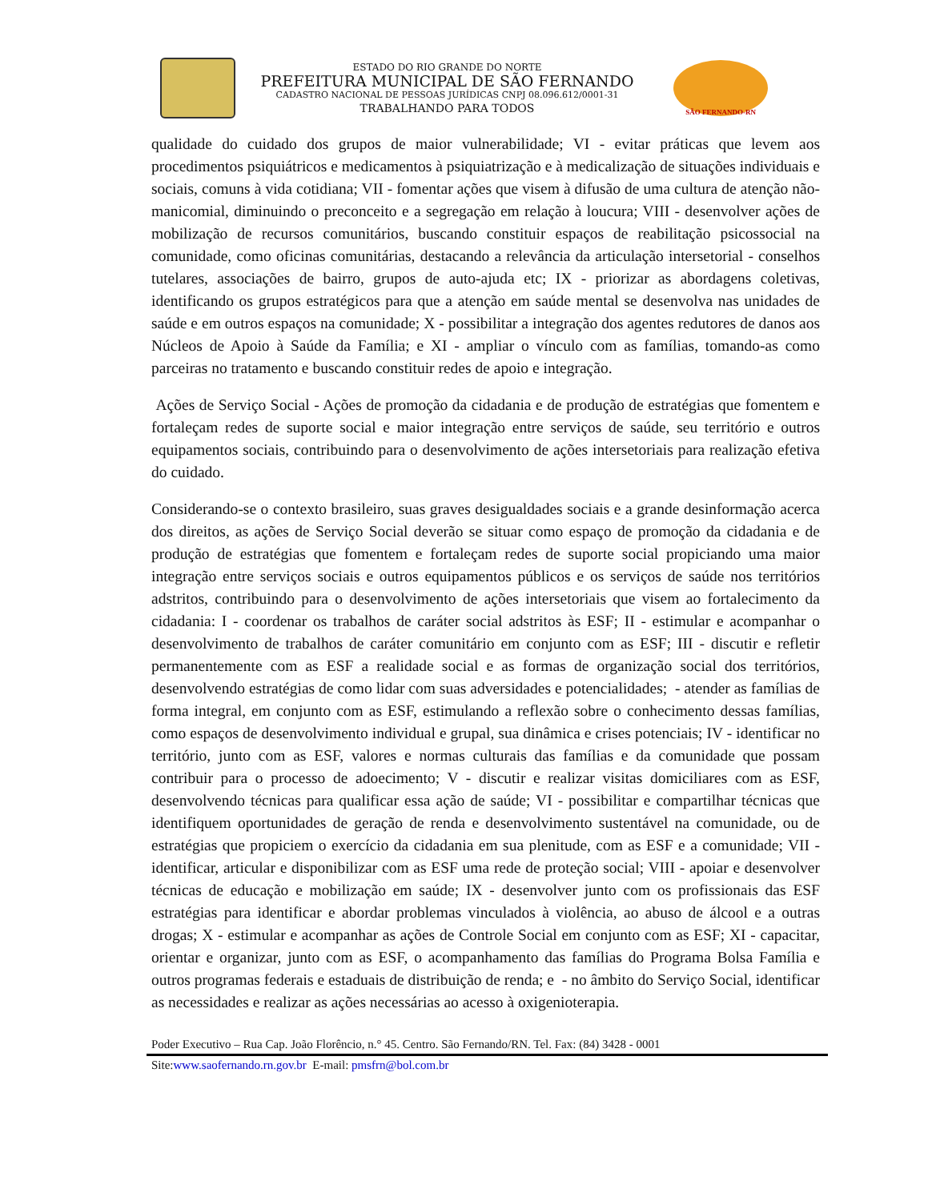ESTADO DO RIO GRANDE DO NORTE
PREFEITURA MUNICIPAL DE SÃO FERNANDO
CADASTRO NACIONAL DE PESSOAS JURÍDICAS CNPJ 08.096.612/0001-31
TRABALHANDO PARA TODOS
SÃO FERNANDO-RN
qualidade do cuidado dos grupos de maior vulnerabilidade; VI - evitar práticas que levem aos procedimentos psiquiátricos e medicamentos à psiquiatrização e à medicalização de situações individuais e sociais, comuns à vida cotidiana; VII - fomentar ações que visem à difusão de uma cultura de atenção não-manicomial, diminuindo o preconceito e a segregação em relação à loucura; VIII - desenvolver ações de mobilização de recursos comunitários, buscando constituir espaços de reabilitação psicossocial na comunidade, como oficinas comunitárias, destacando a relevância da articulação intersetorial - conselhos tutelares, associações de bairro, grupos de auto-ajuda etc; IX - priorizar as abordagens coletivas, identificando os grupos estratégicos para que a atenção em saúde mental se desenvolva nas unidades de saúde e em outros espaços na comunidade; X - possibilitar a integração dos agentes redutores de danos aos Núcleos de Apoio à Saúde da Família; e XI - ampliar o vínculo com as famílias, tomando-as como parceiras no tratamento e buscando constituir redes de apoio e integração.
Ações de Serviço Social - Ações de promoção da cidadania e de produção de estratégias que fomentem e fortaleçam redes de suporte social e maior integração entre serviços de saúde, seu território e outros equipamentos sociais, contribuindo para o desenvolvimento de ações intersetoriais para realização efetiva do cuidado.
Considerando-se o contexto brasileiro, suas graves desigualdades sociais e a grande desinformação acerca dos direitos, as ações de Serviço Social deverão se situar como espaço de promoção da cidadania e de produção de estratégias que fomentem e fortaleçam redes de suporte social propiciando uma maior integração entre serviços sociais e outros equipamentos públicos e os serviços de saúde nos territórios adstritos, contribuindo para o desenvolvimento de ações intersetoriais que visem ao fortalecimento da cidadania: I - coordenar os trabalhos de caráter social adstritos às ESF; II - estimular e acompanhar o desenvolvimento de trabalhos de caráter comunitário em conjunto com as ESF; III - discutir e refletir permanentemente com as ESF a realidade social e as formas de organização social dos territórios, desenvolvendo estratégias de como lidar com suas adversidades e potencialidades; - atender as famílias de forma integral, em conjunto com as ESF, estimulando a reflexão sobre o conhecimento dessas famílias, como espaços de desenvolvimento individual e grupal, sua dinâmica e crises potenciais; IV - identificar no território, junto com as ESF, valores e normas culturais das famílias e da comunidade que possam contribuir para o processo de adoecimento; V - discutir e realizar visitas domiciliares com as ESF, desenvolvendo técnicas para qualificar essa ação de saúde; VI - possibilitar e compartilhar técnicas que identifiquem oportunidades de geração de renda e desenvolvimento sustentável na comunidade, ou de estratégias que propiciem o exercício da cidadania em sua plenitude, com as ESF e a comunidade; VII - identificar, articular e disponibilizar com as ESF uma rede de proteção social; VIII - apoiar e desenvolver técnicas de educação e mobilização em saúde; IX - desenvolver junto com os profissionais das ESF estratégias para identificar e abordar problemas vinculados à violência, ao abuso de álcool e a outras drogas; X - estimular e acompanhar as ações de Controle Social em conjunto com as ESF; XI - capacitar, orientar e organizar, junto com as ESF, o acompanhamento das famílias do Programa Bolsa Família e outros programas federais e estaduais de distribuição de renda; e - no âmbito do Serviço Social, identificar as necessidades e realizar as ações necessárias ao acesso à oxigenioterapia.
Poder Executivo – Rua Cap. João Florêncio, n.° 45. Centro. São Fernando/RN. Tel. Fax: (84) 3428 - 0001
Site:www.saofernando.rn.gov.br E-mail: pmsfrn@bol.com.br